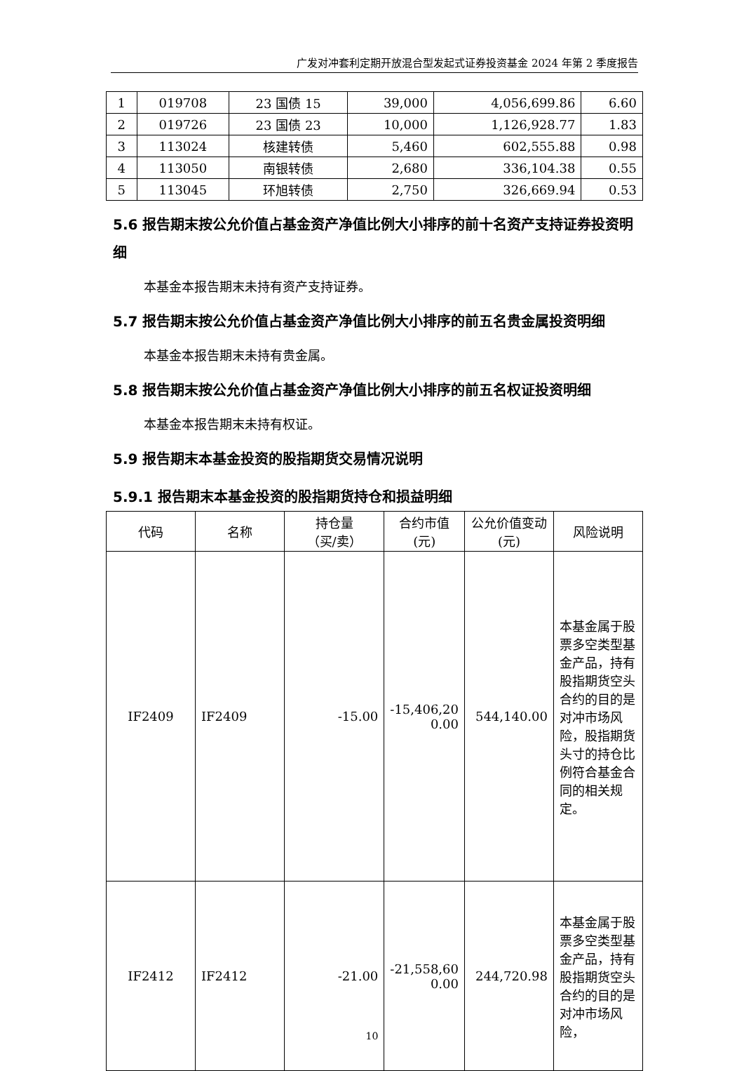广发对冲套利定期开放混合型发起式证券投资基金 2024 年第 2 季度报告
| 1 | 019708 | 23 国债 15 | 39,000 | 4,056,699.86 | 6.60 |
| 2 | 019726 | 23 国债 23 | 10,000 | 1,126,928.77 | 1.83 |
| 3 | 113024 | 核建转债 | 5,460 | 602,555.88 | 0.98 |
| 4 | 113050 | 南银转债 | 2,680 | 336,104.38 | 0.55 |
| 5 | 113045 | 环旭转债 | 2,750 | 326,669.94 | 0.53 |
5.6 报告期末按公允价值占基金资产净值比例大小排序的前十名资产支持证券投资明细
本基金本报告期末未持有资产支持证券。
5.7 报告期末按公允价值占基金资产净值比例大小排序的前五名贵金属投资明细
本基金本报告期末未持有贵金属。
5.8 报告期末按公允价值占基金资产净值比例大小排序的前五名权证投资明细
本基金本报告期末未持有权证。
5.9 报告期末本基金投资的股指期货交易情况说明
5.9.1 报告期末本基金投资的股指期货持仓和损益明细
| 代码 | 名称 | 持仓量 （买/卖） | 合约市值 (元) | 公允价值变动(元) | 风险说明 |
| --- | --- | --- | --- | --- | --- |
| IF2409 | IF2409 | -15.00 | -15,406,20 0.00 | 544,140.00 | 本基金属于股票多空类型基金产品，持有股指期货空头合约的目的是对冲市场风险，股指期货头寸的持仓比例符合基金合同的相关规定。 |
| IF2412 | IF2412 | -21.00 | -21,558,60 0.00 | 244,720.98 | 本基金属于股票多空类型基金产品，持有股指期货空头合约的目的是对冲市场风险， |
10